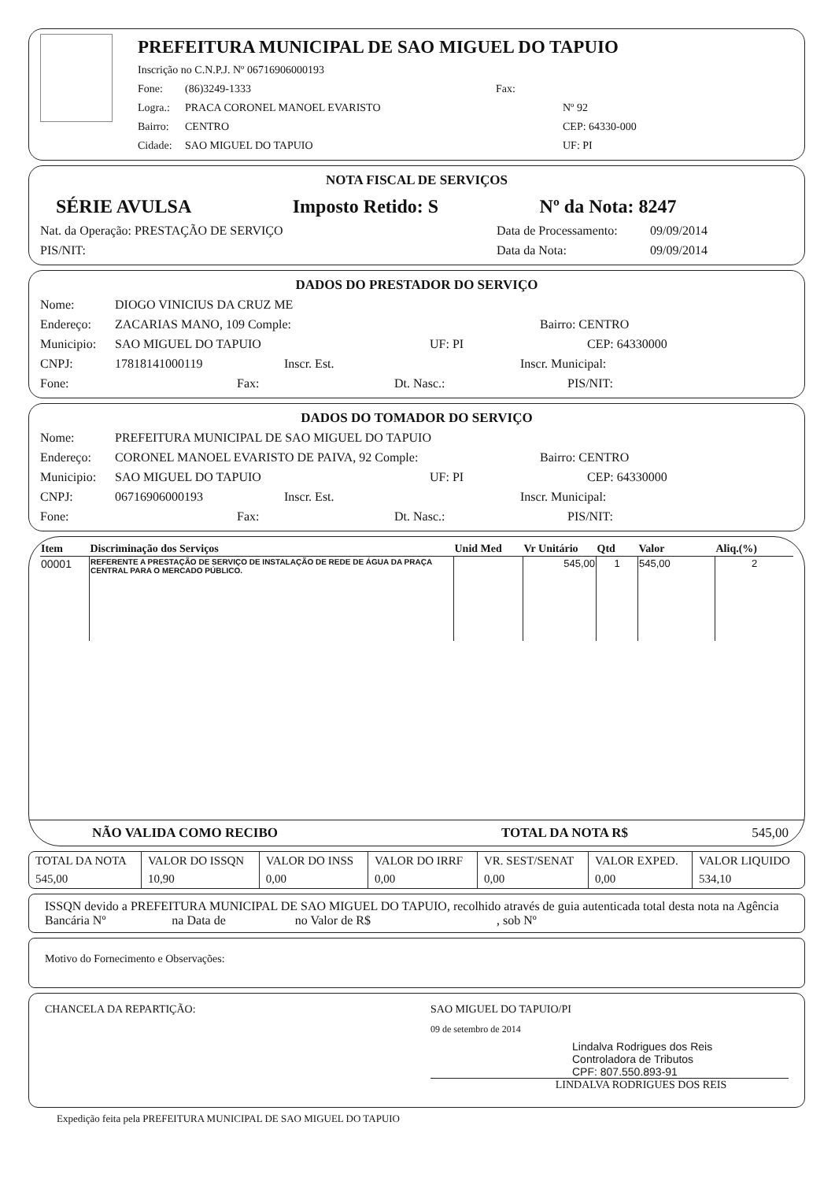PREFEITURA MUNICIPAL DE SAO MIGUEL DO TAPUIO
Inscrição no C.N.P.J. Nº 06716906000193
Fone: (86)3249-1333 Fax:
Logra.: PRACA CORONEL MANOEL EVARISTO Nº 92
Bairro: CENTRO CEP: 64330-000
Cidade: SAO MIGUEL DO TAPUIO UF: PI
NOTA FISCAL DE SERVIÇOS
SÉRIE AVULSA Imposto Retido: S Nº da Nota: 8247
Nat. da Operação: PRESTAÇÃO DE SERVIÇO Data de Processamento: 09/09/2014
PIS/NIT: Data da Nota: 09/09/2014
DADOS DO PRESTADOR DO SERVIÇO
Nome: DIOGO VINICIUS DA CRUZ ME
Endereço: ZACARIAS MANO, 109 Comple: Bairro: CENTRO
Municipio: SAO MIGUEL DO TAPUIO UF: PI CEP: 64330000
CNPJ: 17818141000119 Inscr. Est. Inscr. Municipal:
Fone: Fax: Dt. Nasc.: PIS/NIT:
DADOS DO TOMADOR DO SERVIÇO
Nome: PREFEITURA MUNICIPAL DE SAO MIGUEL DO TAPUIO
Endereço: CORONEL MANOEL EVARISTO DE PAIVA, 92 Comple: Bairro: CENTRO
Municipio: SAO MIGUEL DO TAPUIO UF: PI CEP: 64330000
CNPJ: 06716906000193 Inscr. Est. Inscr. Municipal:
Fone: Fax: Dt. Nasc.: PIS/NIT:
| Item | Discriminação dos Serviços | Unid Med | Vr Unitário | Qtd | Valor | Aliq.(%) |
| --- | --- | --- | --- | --- | --- | --- |
| 00001 | REFERENTE A PRESTAÇÃO DE SERVIÇO DE INSTALAÇÃO DE REDE DE ÁGUA DA PRAÇA CENTRAL PARA O MERCADO PÚBLICO. | | 545,00 | 1 | 545,00 | 2 |
NÃO VALIDA COMO RECIBO TOTAL DA NOTA R$ 545,00
| TOTAL DA NOTA | VALOR DO ISSQN | VALOR DO INSS | VALOR DO IRRF | VR. SEST/SENAT | VALOR EXPED. | VALOR LIQUIDO |
| 545,00 | 10,90 | 0,00 | 0,00 | 0,00 | 0,00 | 534,10 |
ISSQN devido a PREFEITURA MUNICIPAL DE SAO MIGUEL DO TAPUIO, recolhido através de guia autenticada total desta nota na Agência Bancária Nº na Data de no Valor de R$ , sob Nº
Motivo do Fornecimento e Observações:
CHANCELA DA REPARTIÇÃO: SAO MIGUEL DO TAPUIO/PI
09 de setembro de 2014
Lindalva Rodrigues dos Reis
Controladora de Tributos
CPF: 807.550.893-91
LINDALVA RODRIGUES DOS REIS
Expedição feita pela PREFEITURA MUNICIPAL DE SAO MIGUEL DO TAPUIO